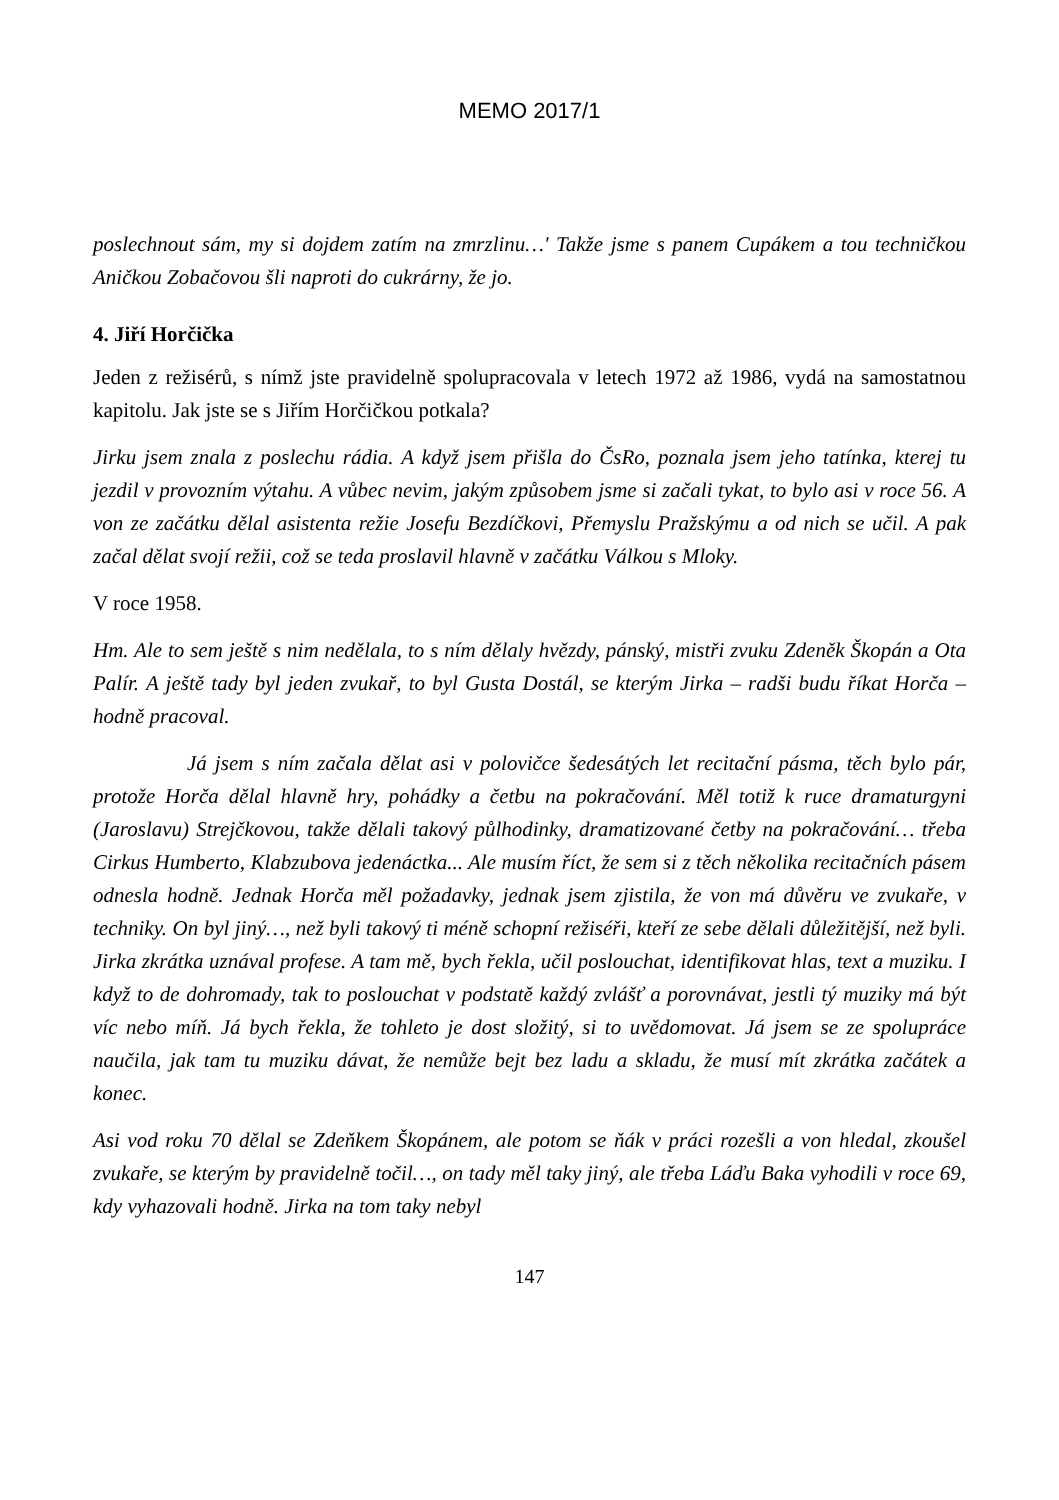MEMO 2017/1
poslechnout sám, my si dojdem zatím na zmrzlinu…' Takže jsme s panem Cupákem a tou techničkou Aničkou Zobačovou šli naproti do cukrárny, že jo.
4. Jiří Horčička
Jeden z režisérů, s nímž jste pravidelně spolupracovala v letech 1972 až 1986, vydá na samostatnou kapitolu. Jak jste se s Jiřím Horčičkou potkala?
Jirku jsem znala z poslechu rádia. A když jsem přišla do ČsRo, poznala jsem jeho tatínka, kterej tu jezdil v provozním výtahu. A vůbec nevim, jakým způsobem jsme si začali tykat, to bylo asi v roce 56. A von ze začátku dělal asistenta režie Josefu Bezdíčkovi, Přemyslu Pražskýmu a od nich se učil. A pak začal dělat svojí režii, což se teda proslavil hlavně v začátku Válkou s Mloky.
V roce 1958.
Hm. Ale to sem ještě s nim nedělala, to s ním dělaly hvězdy, pánský, mistři zvuku Zdeněk Škopán a Ota Palír. A ještě tady byl jeden zvukař, to byl Gusta Dostál, se kterým Jirka – radši budu říkat Horča – hodně pracoval.
Já jsem s ním začala dělat asi v polovičce šedesátých let recitační pásma, těch bylo pár, protože Horča dělal hlavně hry, pohádky a četbu na pokračování. Měl totiž k ruce dramaturgyni (Jaroslavu) Strejčkovou, takže dělali takový půlhodinky, dramatizované četby na pokračování… třeba Cirkus Humberto, Klabzubova jedenáctka... Ale musím říct, že sem si z těch několika recitačních pásem odnesla hodně. Jednak Horča měl požadavky, jednak jsem zjistila, že von má důvěru ve zvukaře, v techniky. On byl jiný…, než byli takový ti méně schopní režiséři, kteří ze sebe dělali důležitější, než byli. Jirka zkrátka uznával profese. A tam mě, bych řekla, učil poslouchat, identifikovat hlas, text a muziku. I když to de dohromady, tak to poslouchat v podstatě každý zvlášť a porovnávat, jestli tý muziky má být víc nebo míň. Já bych řekla, že tohleto je dost složitý, si to uvědomovat. Já jsem se ze spolupráce naučila, jak tam tu muziku dávat, že nemůže bejt bez ladu a skladu, že musí mít zkrátka začátek a konec.
Asi vod roku 70 dělal se Zdeňkem Škopánem, ale potom se ňák v práci rozešli a von hledal, zkoušel zvukaře, se kterým by pravidelně točil…, on tady měl taky jiný, ale třeba Láďu Baka vyhodili v roce 69, kdy vyhazovali hodně. Jirka na tom taky nebyl
147